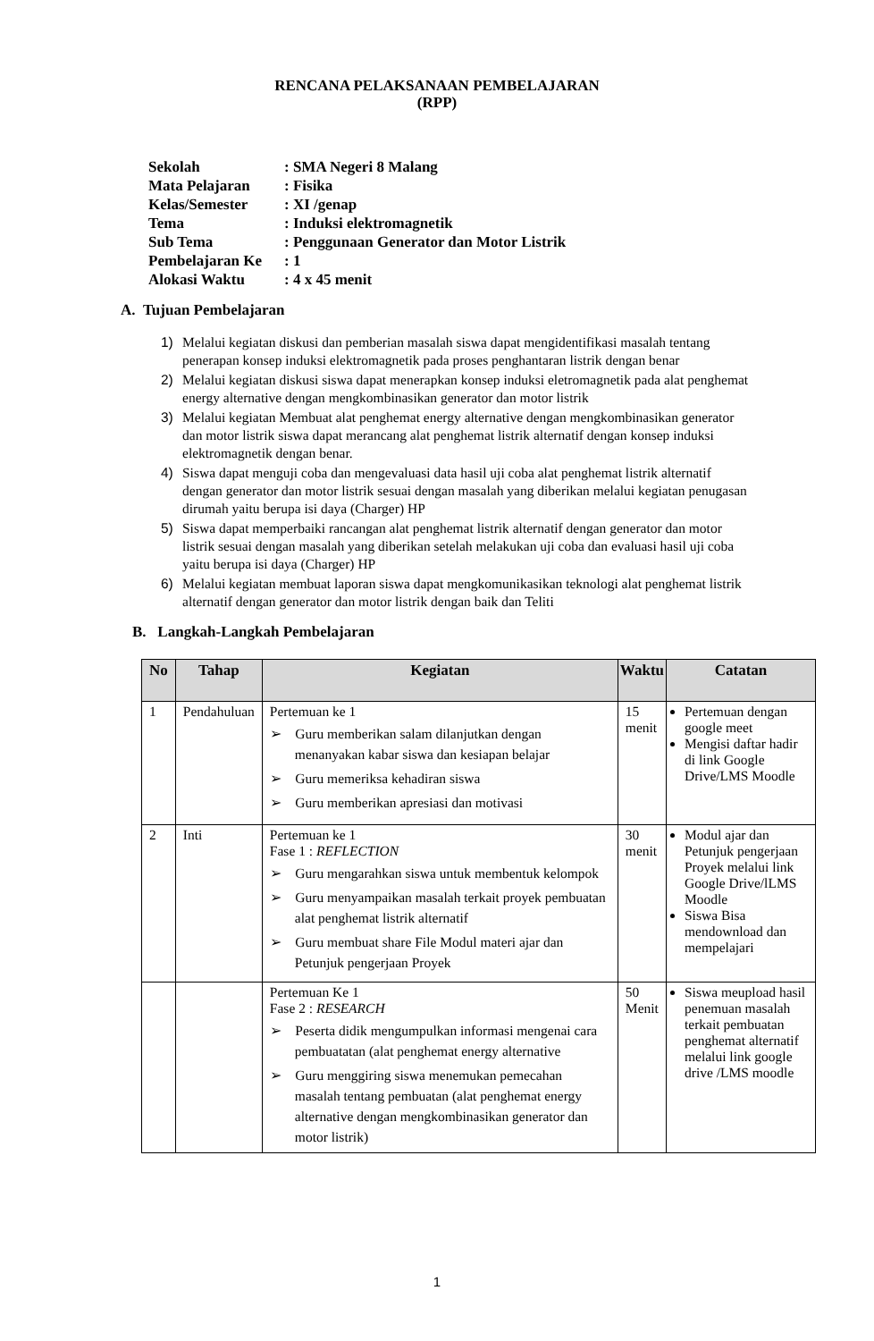RENCANA PELAKSANAAN PEMBELAJARAN
(RPP)
Sekolah: SMA Negeri 8 Malang
Mata Pelajaran: Fisika
Kelas/Semester: XI /genap
Tema: Induksi elektromagnetik
Sub Tema: Penggunaan Generator dan Motor Listrik
Pembelajaran Ke: 1
Alokasi Waktu: 4 x 45 menit
A. Tujuan Pembelajaran
1) Melalui kegiatan diskusi dan pemberian masalah siswa dapat mengidentifikasi masalah tentang penerapan konsep induksi elektromagnetik pada proses penghantaran listrik dengan benar
2) Melalui kegiatan diskusi siswa dapat menerapkan konsep induksi eletromagnetik pada alat penghemat energy alternative dengan mengkombinasikan generator dan motor listrik
3) Melalui kegiatan Membuat alat penghemat energy alternative dengan mengkombinasikan generator dan motor listrik siswa dapat merancang alat penghemat listrik alternatif dengan konsep induksi elektromagnetik dengan benar.
4) Siswa dapat menguji coba dan mengevaluasi data hasil uji coba alat penghemat listrik alternatif dengan generator dan motor listrik sesuai dengan masalah yang diberikan melalui kegiatan penugasan dirumah yaitu berupa isi daya (Charger) HP
5) Siswa dapat memperbaiki rancangan alat penghemat listrik alternatif dengan generator dan motor listrik sesuai dengan masalah yang diberikan setelah melakukan uji coba dan evaluasi hasil uji coba yaitu berupa isi daya (Charger) HP
6) Melalui kegiatan membuat laporan siswa dapat mengkomunikasikan teknologi alat penghemat listrik alternatif dengan generator dan motor listrik dengan baik dan Teliti
B. Langkah-Langkah Pembelajaran
| No | Tahap | Kegiatan | Waktu | Catatan |
| --- | --- | --- | --- | --- |
| 1 | Pendahuluan | Pertemuan ke 1 ➢ Guru memberikan salam dilanjutkan dengan menanyakan kabar siswa dan kesiapan belajar ➢ Guru memeriksa kehadiran siswa ➢ Guru memberikan apresiasi dan motivasi | 15 menit | Pertemuan dengan google meet Mengisi daftar hadir di link Google Drive/LMS Moodle |
| 2 | Inti | Pertemuan ke 1 Fase 1 : REFLECTION ➢ Guru mengarahkan siswa untuk membentuk kelompok ➢ Guru menyampaikan masalah terkait proyek pembuatan alat penghemat listrik alternatif ➢ Guru membuat share File Modul materi ajar dan Petunjuk pengerjaan Proyek | 30 menit | Modul ajar dan Petunjuk pengerjaan Proyek melalui link Google Drive/lLMS Moodle Siswa Bisa mendownload dan mempelajari |
| | | Pertemuan Ke 1 Fase 2 : RESEARCH ➢ Peserta didik mengumpulkan informasi mengenai cara pembuatatan (alat penghemat energy alternative ➢ Guru menggiring siswa menemukan pemecahan masalah tentang pembuatan (alat penghemat energy alternative dengan mengkombinasikan generator dan motor listrik) | 50 Menit | Siswa meupload hasil penemuan masalah terkait pembuatan penghemat alternatif melalui link google drive /LMS moodle |
1